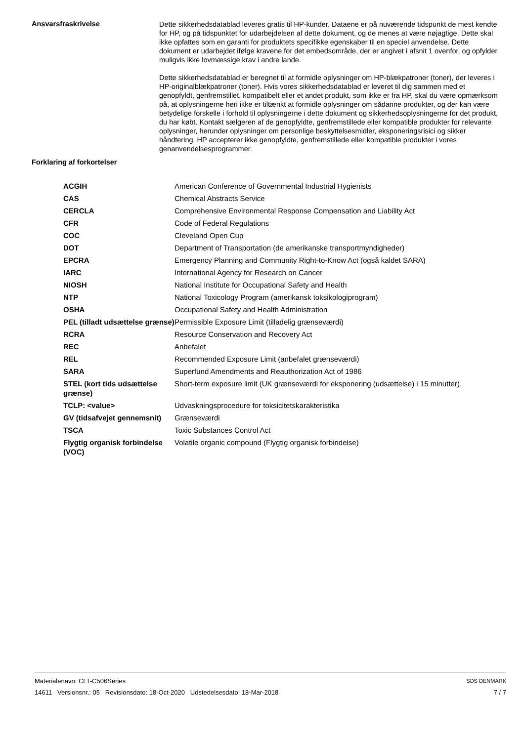Ansvarsfraskrivelse
Dette sikkerhedsdatablad leveres gratis til HP-kunder. Dataene er på nuværende tidspunkt de mest kendte for HP, og på tidspunktet for udarbejdelsen af dette dokument, og de menes at være nøjagtige. Dette skal ikke opfattes som en garanti for produktets specifikke egenskaber til en speciel anvendelse. Dette dokument er udarbejdet ifølge kravene for det embedsområde, der er angivet i afsnit 1 ovenfor, og opfylder muligvis ikke lovmæssige krav i andre lande.
Dette sikkerhedsdatablad er beregnet til at formidle oplysninger om HP-blækpatroner (toner), der leveres i HP-originalblækpatroner (toner). Hvis vores sikkerhedsdatablad er leveret til dig sammen med et genopfyldt, genfremstillet, kompatibelt eller et andet produkt, som ikke er fra HP, skal du være opmærksom på, at oplysningerne heri ikke er tiltænkt at formidle oplysninger om sådanne produkter, og der kan være betydelige forskelle i forhold til oplysningerne i dette dokument og sikkerhedsoplysningerne for det produkt, du har købt. Kontakt sælgeren af de genopfyldte, genfremstillede eller kompatible produkter for relevante oplysninger, herunder oplysninger om personlige beskyttelsesmidler, eksponeringsrisici og sikker håndtering. HP accepterer ikke genopfyldte, genfremstillede eller kompatible produkter i vores genanvendelsesprogrammer.
Forklaring af forkortelser
| ACGIH | American Conference of Governmental Industrial Hygienists |
| CAS | Chemical Abstracts Service |
| CERCLA | Comprehensive Environmental Response Compensation and Liability Act |
| CFR | Code of Federal Regulations |
| COC | Cleveland Open Cup |
| DOT | Department of Transportation (de amerikanske transportmyndigheder) |
| EPCRA | Emergency Planning and Community Right-to-Know Act (også kaldet SARA) |
| IARC | International Agency for Research on Cancer |
| NIOSH | National Institute for Occupational Safety and Health |
| NTP | National Toxicology Program (amerikansk toksikologiprogram) |
| OSHA | Occupational Safety and Health Administration |
| PEL (tilladt udsættelse grænse) | Permissible Exposure Limit (tilladelig grænseværdi) |
| RCRA | Resource Conservation and Recovery Act |
| REC | Anbefalet |
| REL | Recommended Exposure Limit (anbefalet grænseværdi) |
| SARA | Superfund Amendments and Reauthorization Act of 1986 |
| STEL (kort tids udsættelse grænse) | Short-term exposure limit (UK grænseværdi for eksponering (udsættelse) i 15 minutter). |
| TCLP: <value> | Udvaskningsprocedure for toksicitetskarakteristika |
| GV (tidsafvejet gennemsnit) | Grænseværdi |
| TSCA | Toxic Substances Control Act |
| Flygtig organisk forbindelse (VOC) | Volatile organic compound (Flygtig organisk forbindelse) |
Materialenavn: CLT-C506Series
14611 Versionsnr.: 05 Revisionsdato: 18-Oct-2020 Udstedelsesdato: 18-Mar-2018
SDS DENMARK
7 / 7